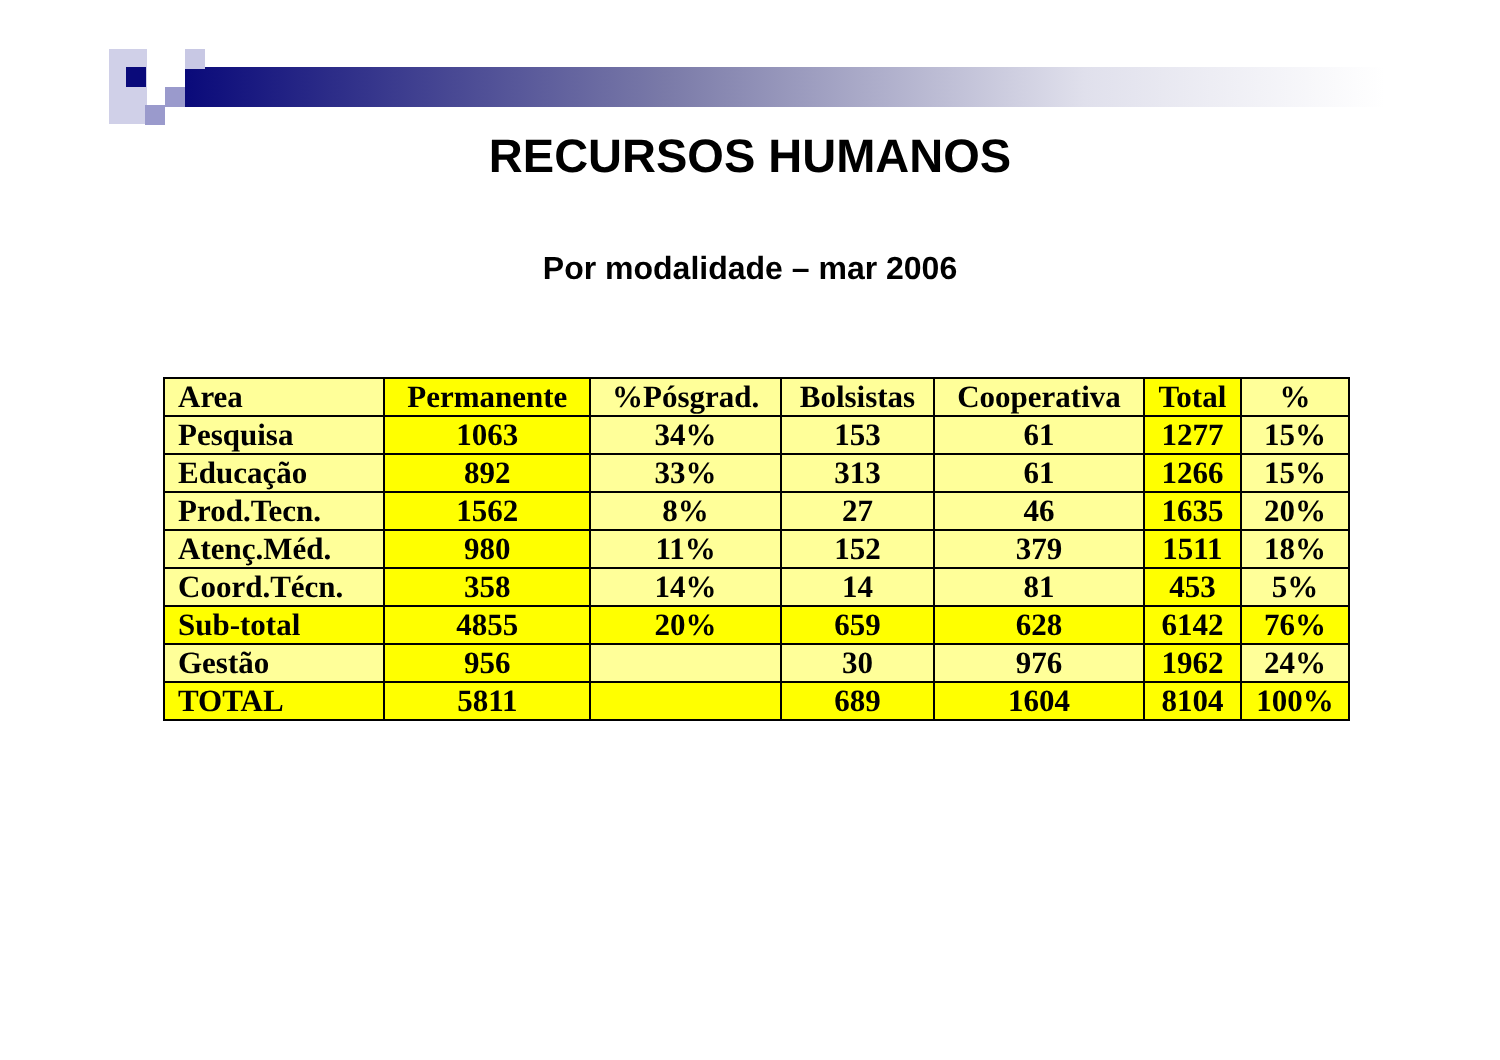RECURSOS HUMANOS
Por modalidade – mar 2006
| Area | Permanente | %Pósgrad. | Bolsistas | Cooperativa | Total | % |
| --- | --- | --- | --- | --- | --- | --- |
| Pesquisa | 1063 | 34% | 153 | 61 | 1277 | 15% |
| Educação | 892 | 33% | 313 | 61 | 1266 | 15% |
| Prod.Tecn. | 1562 | 8% | 27 | 46 | 1635 | 20% |
| Atenç.Méd. | 980 | 11% | 152 | 379 | 1511 | 18% |
| Coord.Técn. | 358 | 14% | 14 | 81 | 453 | 5% |
| Sub-total | 4855 | 20% | 659 | 628 | 6142 | 76% |
| Gestão | 956 | | 30 | 976 | 1962 | 24% |
| TOTAL | 5811 | | 689 | 1604 | 8104 | 100% |